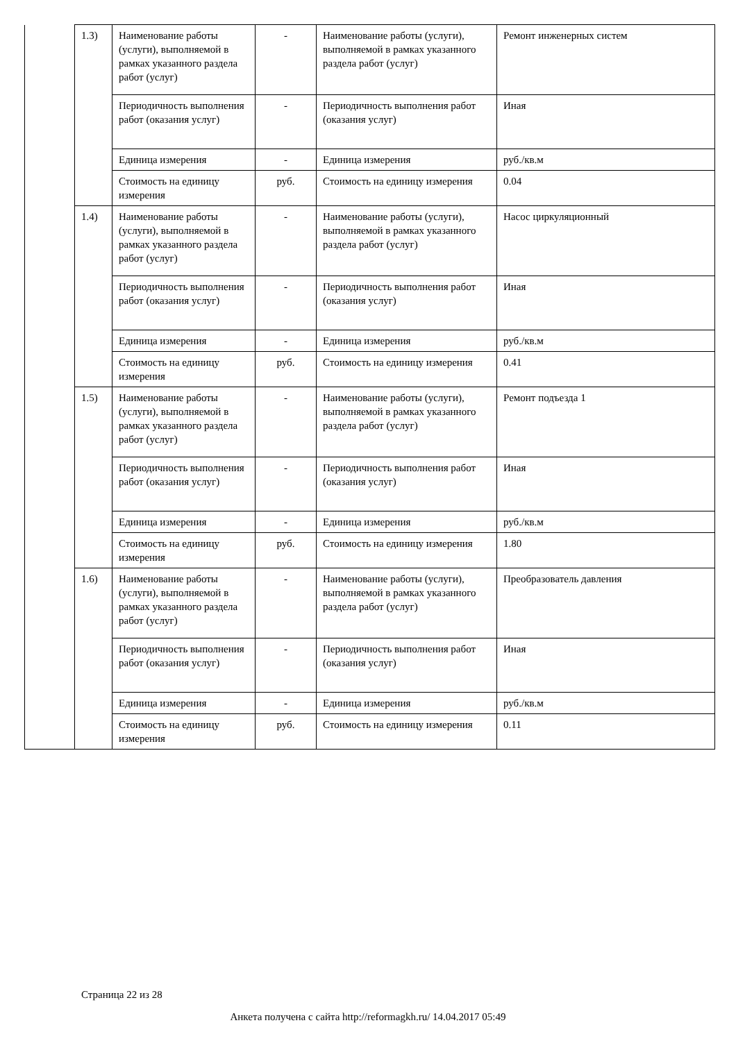| | 1.3) | Наименование работы (услуги), выполняемой в рамках указанного раздела работ (услуг) | - | Наименование работы (услуги), выполняемой в рамках указанного раздела работ (услуг) | Ремонт инженерных систем |
| | | Периодичность выполнения работ (оказания услуг) | - | Периодичность выполнения работ (оказания услуг) | Иная |
| | | Единица измерения | - | Единица измерения | руб./кв.м |
| | | Стоимость на единицу измерения | руб. | Стоимость на единицу измерения | 0.04 |
| | 1.4) | Наименование работы (услуги), выполняемой в рамках указанного раздела работ (услуг) | - | Наименование работы (услуги), выполняемой в рамках указанного раздела работ (услуг) | Насос циркуляционный |
| | | Периодичность выполнения работ (оказания услуг) | - | Периодичность выполнения работ (оказания услуг) | Иная |
| | | Единица измерения | - | Единица измерения | руб./кв.м |
| | | Стоимость на единицу измерения | руб. | Стоимость на единицу измерения | 0.41 |
| | 1.5) | Наименование работы (услуги), выполняемой в рамках указанного раздела работ (услуг) | - | Наименование работы (услуги), выполняемой в рамках указанного раздела работ (услуг) | Ремонт подъезда 1 |
| | | Периодичность выполнения работ (оказания услуг) | - | Периодичность выполнения работ (оказания услуг) | Иная |
| | | Единица измерения | - | Единица измерения | руб./кв.м |
| | | Стоимость на единицу измерения | руб. | Стоимость на единицу измерения | 1.80 |
| | 1.6) | Наименование работы (услуги), выполняемой в рамках указанного раздела работ (услуг) | - | Наименование работы (услуги), выполняемой в рамках указанного раздела работ (услуг) | Преобразователь давления |
| | | Периодичность выполнения работ (оказания услуг) | - | Периодичность выполнения работ (оказания услуг) | Иная |
| | | Единица измерения | - | Единица измерения | руб./кв.м |
| | | Стоимость на единицу измерения | руб. | Стоимость на единицу измерения | 0.11 |
Страница 22 из 28
Анкета получена с сайта http://reformagkh.ru/ 14.04.2017 05:49